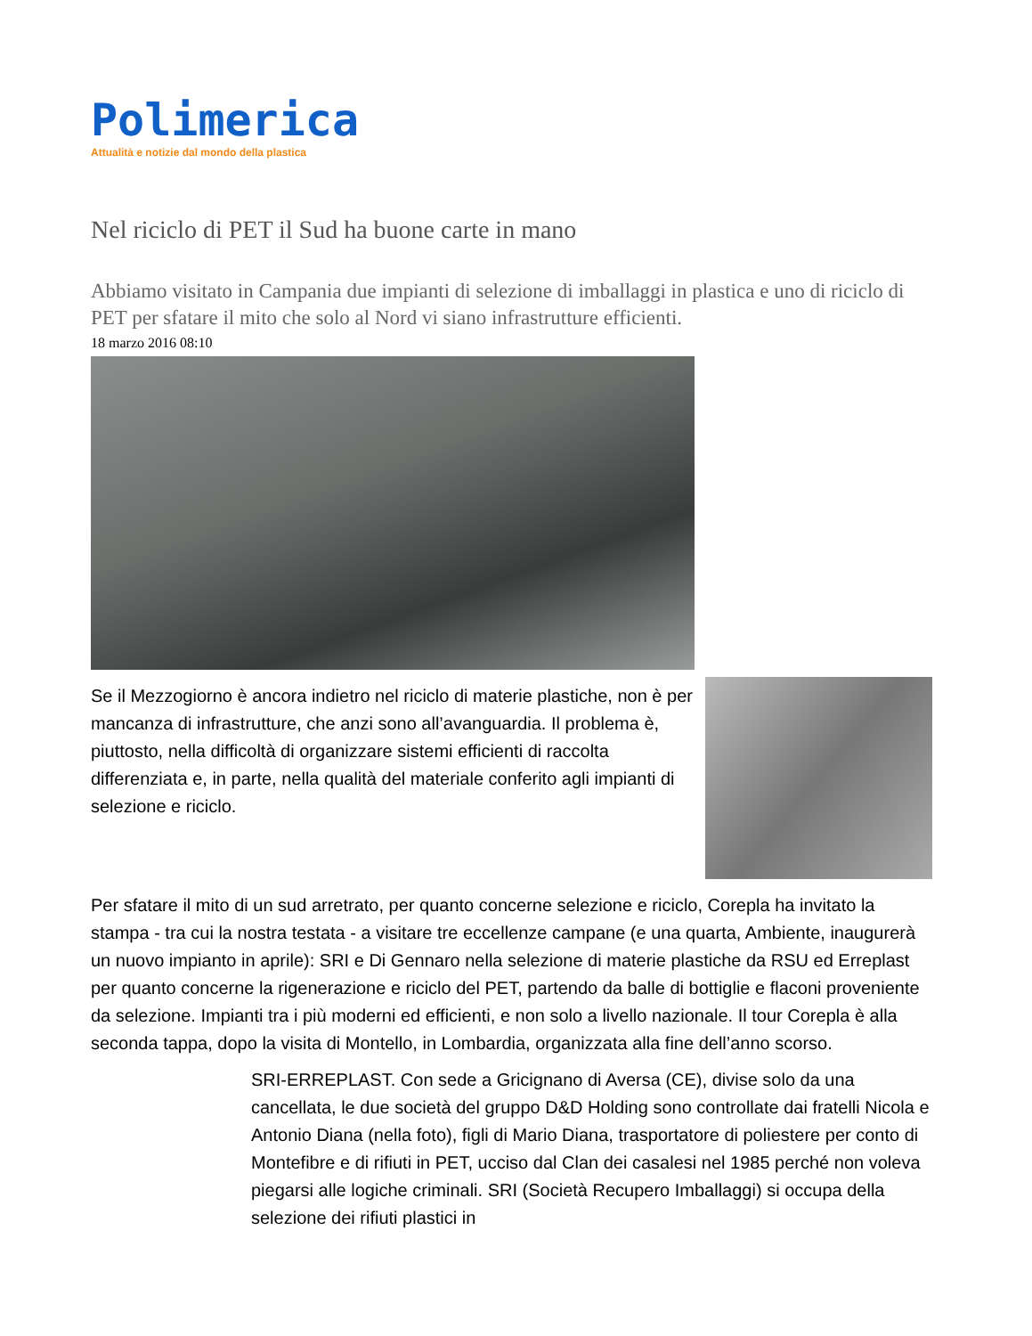Polimerica
Attualità e notizie dal mondo della plastica
Nel riciclo di PET il Sud ha buone carte in mano
Abbiamo visitato in Campania due impianti di selezione di imballaggi in plastica e uno di riciclo di PET per sfatare il mito che solo al Nord vi siano infrastrutture efficienti.
18 marzo 2016 08:10
Se il Mezzogiorno è ancora indietro nel riciclo di materie plastiche, non è per mancanza di infrastrutture, che anzi sono all’avanguardia. Il problema è, piuttosto, nella difficoltà di organizzare sistemi efficienti di raccolta differenziata e, in parte, nella qualità del materiale conferito agli impianti di selezione e riciclo.
Per sfatare il mito di un sud arretrato, per quanto concerne selezione e riciclo, Corepla ha invitato la stampa - tra cui la nostra testata - a visitare tre eccellenze campane (e una quarta, Ambiente, inaugurerà un nuovo impianto in aprile): SRI e Di Gennaro nella selezione di materie plastiche da RSU ed Erreplast per quanto concerne la rigenerazione e riciclo del PET, partendo da balle di bottiglie e flaconi proveniente da selezione. Impianti tra i più moderni ed efficienti, e non solo a livello nazionale. Il tour Corepla è alla seconda tappa, dopo la visita di Montello, in Lombardia, organizzata alla fine dell’anno scorso.
SRI-ERREPLAST. Con sede a Gricignano di Aversa (CE), divise solo da una cancellata, le due società del gruppo D&D Holding sono controllate dai fratelli Nicola e Antonio Diana (nella foto), figli di Mario Diana, trasportatore di poliestere per conto di Montefibre e di rifiuti in PET, ucciso dal Clan dei casalesi nel 1985 perché non voleva piegarsi alle logiche criminali. SRI (Società Recupero Imballaggi) si occupa della selezione dei rifiuti plastici in